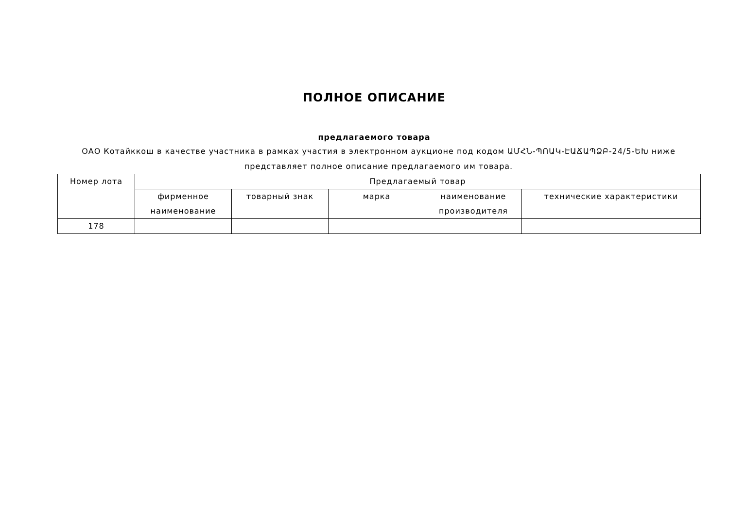ПОЛНОЕ ОПИСАНИЕ
предлагаемого товара
ОАО Котайккош в качестве участника в рамках участия в электронном аукционе под кодом ԱՄՀՆ-ՊՈԱԿ-ԷԱՃԱՊՁԲ-24/5-ԵԽ ниже представляет полное описание предлагаемого им товара.
| Номер лота | Предлагаемый товар | | | | |
| | фирменное наименование | товарный знак | марка | наименование производителя | технические характеристики |
| 178 | | | | | |